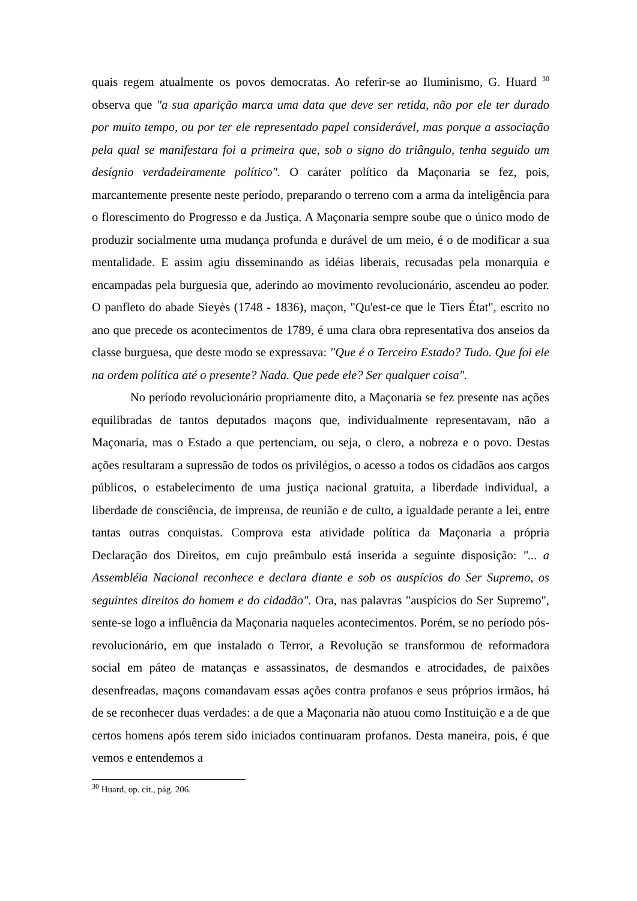quais regem atualmente os povos democratas. Ao referir-se ao Iluminismo, G. Huard <sup>30</sup> observa que "a sua aparição marca uma data que deve ser retida, não por ele ter durado por muito tempo, ou por ter ele representado papel considerável, mas porque a associação pela qual se manifestara foi a primeira que, sob o signo do triângulo, tenha seguido um desígnio verdadeiramente político". O caráter político da Maçonaria se fez, pois, marcantemente presente neste período, preparando o terreno com a arma da inteligência para o florescimento do Progresso e da Justiça. A Maçonaria sempre soube que o único modo de produzir socialmente uma mudança profunda e durável de um meio, é o de modificar a sua mentalidade. E assim agiu disseminando as idéias liberais, recusadas pela monarquia e encampadas pela burguesia que, aderindo ao movimento revolucionário, ascendeu ao poder. O panfleto do abade Sieyès (1748 - 1836), maçon, "Qu'est-ce que le Tiers État", escrito no ano que precede os acontecimentos de 1789, é uma clara obra representativa dos anseios da classe burguesa, que deste modo se expressava: "Que é o Terceiro Estado? Tudo. Que foi ele na ordem política até o presente? Nada. Que pede ele? Ser qualquer coisa".
No período revolucionário propriamente dito, a Maçonaria se fez presente nas ações equilibradas de tantos deputados maçons que, individualmente representavam, não a Maçonaria, mas o Estado a que pertenciam, ou seja, o clero, a nobreza e o povo. Destas ações resultaram a supressão de todos os privilégios, o acesso a todos os cidadãos aos cargos públicos, o estabelecimento de uma justiça nacional gratuita, a liberdade individual, a liberdade de consciência, de imprensa, de reunião e de culto, a igualdade perante a lei, entre tantas outras conquistas. Comprova esta atividade política da Maçonaria a própria Declaração dos Direitos, em cujo preâmbulo está inserida a seguinte disposição: "... a Assembléia Nacional reconhece e declara diante e sob os auspícios do Ser Supremo, os seguintes direitos do homem e do cidadão". Ora, nas palavras "auspícios do Ser Supremo", sente-se logo a influência da Maçonaria naqueles acontecimentos. Porém, se no período pós-revolucionário, em que instalado o Terror, a Revolução se transformou de reformadora social em páteo de matanças e assassinatos, de desmandos e atrocidades, de paixões desenfreadas, maçons comandavam essas ações contra profanos e seus próprios irmãos, há de se reconhecer duas verdades: a de que a Maçonaria não atuou como Instituição e a de que certos homens após terem sido iniciados continuaram profanos. Desta maneira, pois, é que vemos e entendemos a
<sup>30</sup> Huard, op. cit., pág. 206.